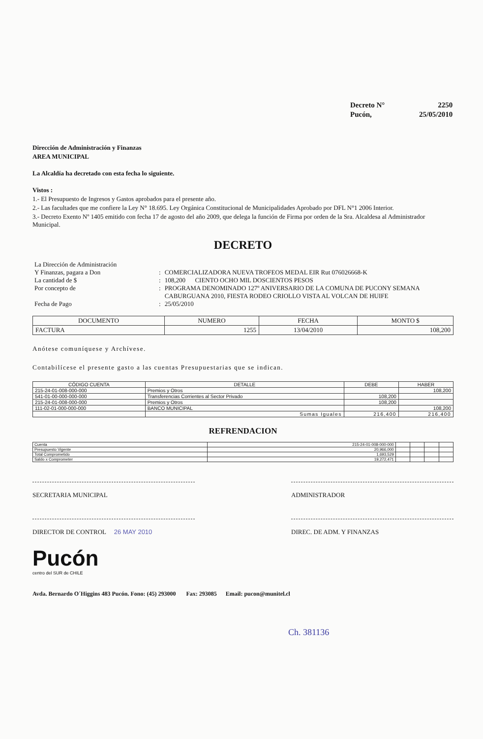| Decreto N° | 2250 |
| Pucón, | 25/05/2010 |
Dirección de Administración y Finanzas
AREA MUNICIPAL
La Alcaldía ha decretado con esta fecha lo siguiente.
Vistos :
1.- El Presupuesto de Ingresos y Gastos aprobados para el presente año.
2.- Las facultades que me confiere la Ley N° 18.695. Ley Orgánica Constitucional de Municipalidades Aprobado por DFL N°1 2006 Interior.
3.- Decreto Exento Nº 1405 emitido con fecha 17 de agosto del año 2009, que delega la función de Firma por orden de la Sra. Alcaldesa al Administrador Municipal.
DECRETO
| La Dirección de Administración | | |
| Y Finanzas, pagara a Don | : | COMERCIALIZADORA NUEVA TROFEOS MEDAL EIR Rut 076026668-K |
| La cantidad de $ | : | 108,200 CIENTO OCHO MIL DOSCIENTOS PESOS |
| Por concepto de | : | PROGRAMA DENOMINADO 127º ANIVERSARIO DE LA COMUNA DE PUCONY SEMANA CABURGUANA 2010, FIESTA RODEO CRIOLLO VISTA AL VOLCAN DE HUIFE |
| Fecha de Pago | : | 25/05/2010 |
| DOCUMENTO | NUMERO | FECHA | MONTO $ |
| --- | --- | --- | --- |
| FACTURA | 1255 | 13/04/2010 | 108,200 |
Anótese comuníquese y Archívese.
Contabilícese el presente gasto a las cuentas Presupuestarias que se indican.
| CÓDIGO CUENTA | DETALLE | DEBE | HABER |
| --- | --- | --- | --- |
| 215-24-01-008-000-000 | Premios y Otros | | 108,200 |
| 541-01-00-000-000-000 | Transferencias Corrientes al Sector Privado | 108,200 | |
| 215-24-01-008-000-000 | Premios y Otros | 108,200 | |
| 111-02-01-000-000-000 | BANCO MUNICIPAL | | 108,200 |
| | Sumas Iguales | 216,400 | 216,400 |
REFRENDACION
| Cuenta | 215-24-01-008-000-000 | | | | |
| Presupuesto Vigente | 20,966,000 | | | | |
| Total Comprometido | 1,693,529 | | | | |
| Saldo x Comprometer | 19,272,471 | | | | |
SECRETARIA MUNICIPAL ADMINISTRADOR
DIRECTOR DE CONTROL 26 MAY 2010 DIREC. DE ADM. Y FINANZAS
Pucón
centro del SUR de CHILE
Avda. Bernardo O´Higgins 483 Pucón. Fono: (45) 293000 Fax: 293085 Email: pucon@munitel.cl
Ch. 381136